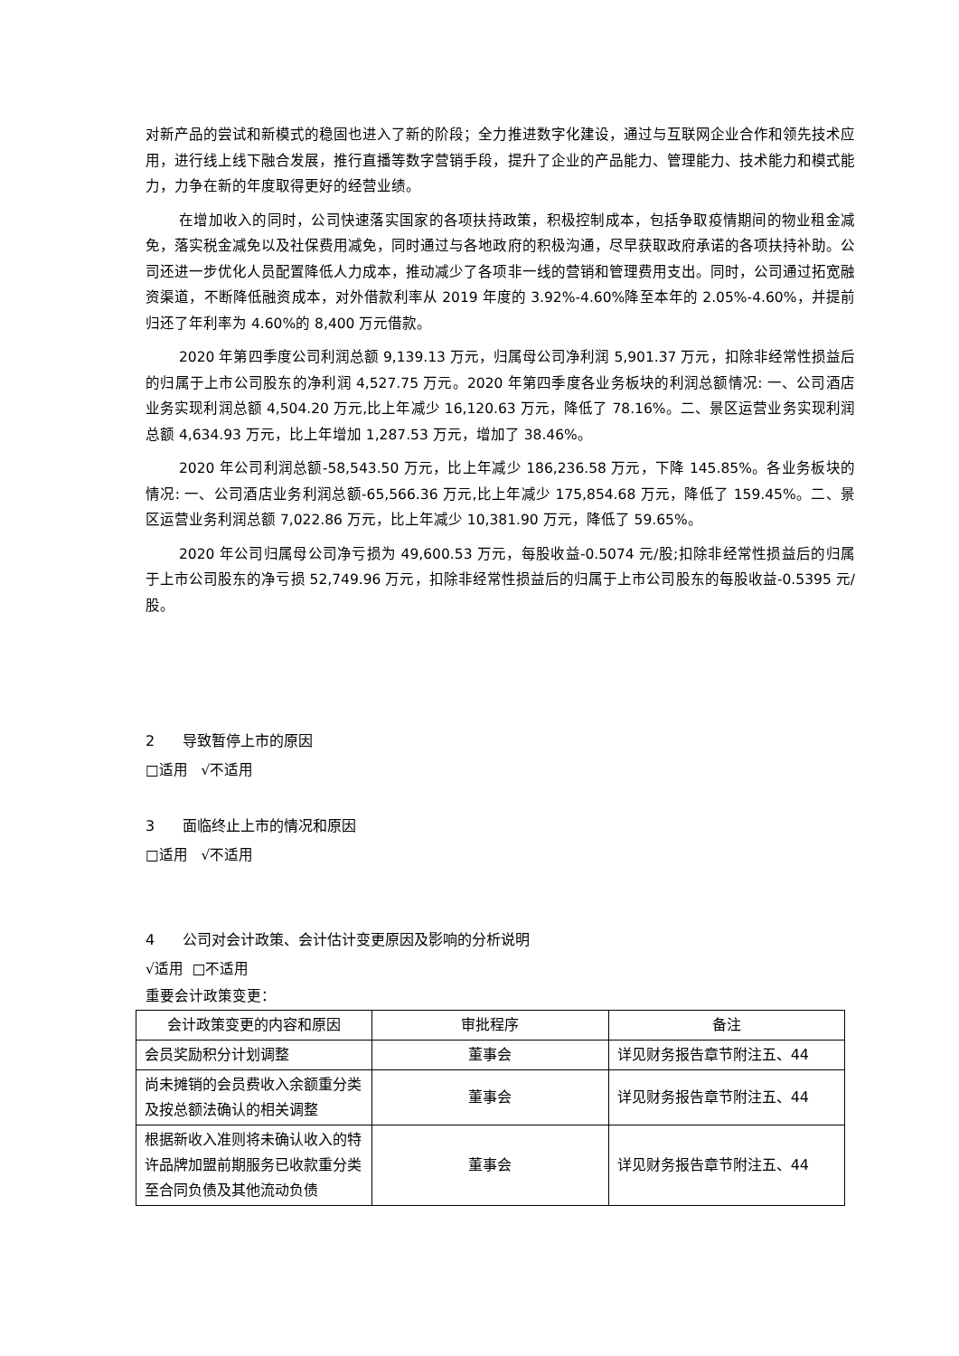对新产品的尝试和新模式的稳固也进入了新的阶段；全力推进数字化建设，通过与互联网企业合作和领先技术应用，进行线上线下融合发展，推行直播等数字营销手段，提升了企业的产品能力、管理能力、技术能力和模式能力，力争在新的年度取得更好的经营业绩。
在增加收入的同时，公司快速落实国家的各项扶持政策，积极控制成本，包括争取疫情期间的物业租金减免，落实税金减免以及社保费用减免，同时通过与各地政府的积极沟通，尽早获取政府承诺的各项扶持补助。公司还进一步优化人员配置降低人力成本，推动减少了各项非一线的营销和管理费用支出。同时，公司通过拓宽融资渠道，不断降低融资成本，对外借款利率从 2019 年度的 3.92%-4.60%降至本年的 2.05%-4.60%，并提前归还了年利率为 4.60%的 8,400 万元借款。
2020 年第四季度公司利润总额 9,139.13 万元，归属母公司净利润 5,901.37 万元，扣除非经常性损益后的归属于上市公司股东的净利润 4,527.75 万元。2020 年第四季度各业务板块的利润总额情况: 一、公司酒店业务实现利润总额 4,504.20 万元,比上年减少 16,120.63 万元，降低了 78.16%。二、景区运营业务实现利润总额 4,634.93 万元，比上年增加 1,287.53 万元，增加了 38.46%。
2020 年公司利润总额-58,543.50 万元，比上年减少 186,236.58 万元，下降 145.85%。各业务板块的情况: 一、公司酒店业务利润总额-65,566.36 万元,比上年减少 175,854.68 万元，降低了 159.45%。二、景区运营业务利润总额 7,022.86 万元，比上年减少 10,381.90 万元，降低了 59.65%。
2020 年公司归属母公司净亏损为 49,600.53 万元，每股收益-0.5074 元/股;扣除非经常性损益后的归属于上市公司股东的净亏损 52,749.96 万元，扣除非经常性损益后的归属于上市公司股东的每股收益-0.5395 元/股。
2 导致暂停上市的原因
□适用 √不适用
3 面临终止上市的情况和原因
□适用 √不适用
4 公司对会计政策、会计估计变更原因及影响的分析说明
√适用 □不适用
重要会计政策变更：
| 会计政策变更的内容和原因 | 审批程序 | 备注 |
| 会员奖励积分计划调整 | 董事会 | 详见财务报告章节附注五、44 |
| 尚未摊销的会员费收入余额重分类及按总额法确认的相关调整 | 董事会 | 详见财务报告章节附注五、44 |
| 根据新收入准则将未确认收入的特许品牌加盟前期服务已收款重分类至合同负债及其他流动负债 | 董事会 | 详见财务报告章节附注五、44 |